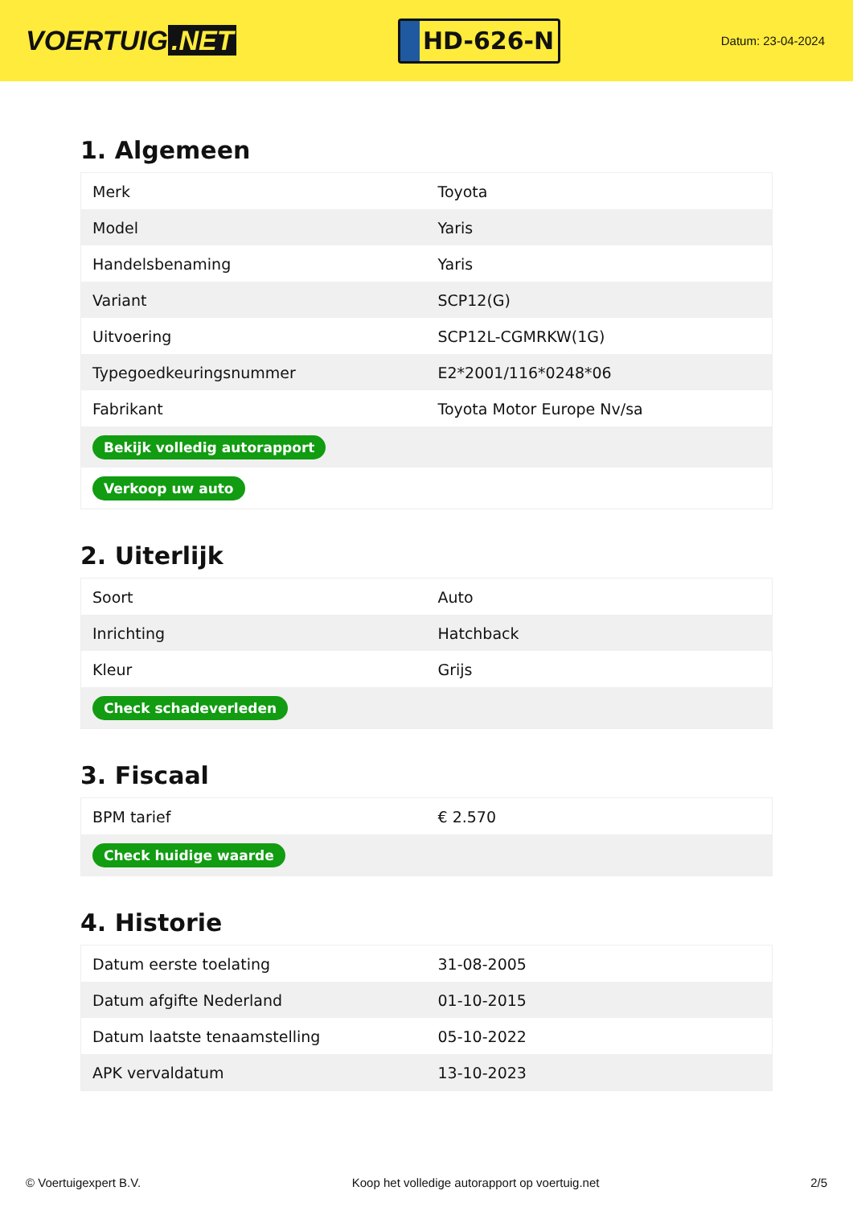VOERTUIG.NET
HD-626-N
Datum: 23-04-2024
1. Algemeen
| Merk | Toyota |
| Model | Yaris |
| Handelsbenaming | Yaris |
| Variant | SCP12(G) |
| Uitvoering | SCP12L-CGMRKW(1G) |
| Typegoedkeuringsnummer | E2*2001/116*0248*06 |
| Fabrikant | Toyota Motor Europe Nv/sa |
| Bekijk volledig autorapport | |
| Verkoop uw auto | |
2. Uiterlijk
| Soort | Auto |
| Inrichting | Hatchback |
| Kleur | Grijs |
| Check schadeverleden | |
3. Fiscaal
| BPM tarief | € 2.570 |
| Check huidige waarde | |
4. Historie
| Datum eerste toelating | 31-08-2005 |
| Datum afgifte Nederland | 01-10-2015 |
| Datum laatste tenaamstelling | 05-10-2022 |
| APK vervaldatum | 13-10-2023 |
© Voertuigexpert B.V. Koop het volledige autorapport op voertuig.net 2/5